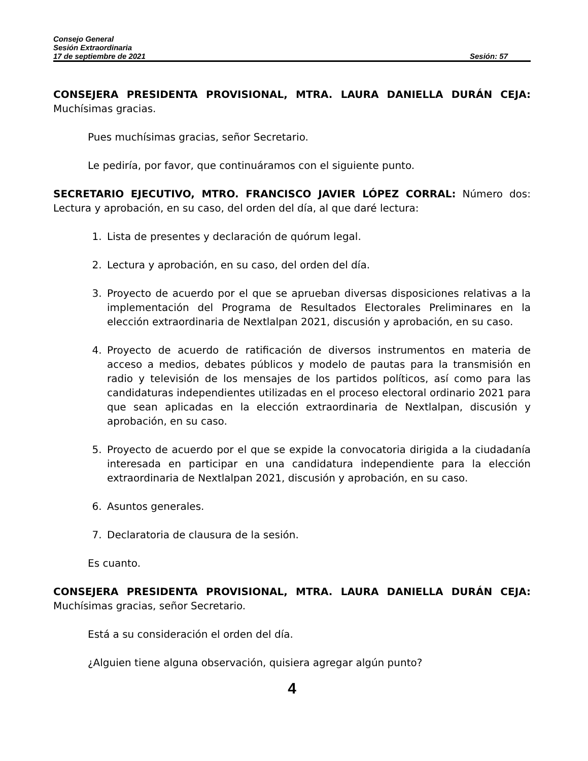Consejo General
Sesión Extraordinaria
17 de septiembre de 2021 Sesión: 57
CONSEJERA PRESIDENTA PROVISIONAL, MTRA. LAURA DANIELLA DURÁN CEJA: Muchísimas gracias.
Pues muchísimas gracias, señor Secretario.
Le pediría, por favor, que continuáramos con el siguiente punto.
SECRETARIO EJECUTIVO, MTRO. FRANCISCO JAVIER LÓPEZ CORRAL: Número dos: Lectura y aprobación, en su caso, del orden del día, al que daré lectura:
1. Lista de presentes y declaración de quórum legal.
2. Lectura y aprobación, en su caso, del orden del día.
3. Proyecto de acuerdo por el que se aprueban diversas disposiciones relativas a la implementación del Programa de Resultados Electorales Preliminares en la elección extraordinaria de Nextlalpan 2021, discusión y aprobación, en su caso.
4. Proyecto de acuerdo de ratificación de diversos instrumentos en materia de acceso a medios, debates públicos y modelo de pautas para la transmisión en radio y televisión de los mensajes de los partidos políticos, así como para las candidaturas independientes utilizadas en el proceso electoral ordinario 2021 para que sean aplicadas en la elección extraordinaria de Nextlalpan, discusión y aprobación, en su caso.
5. Proyecto de acuerdo por el que se expide la convocatoria dirigida a la ciudadanía interesada en participar en una candidatura independiente para la elección extraordinaria de Nextlalpan 2021, discusión y aprobación, en su caso.
6. Asuntos generales.
7. Declaratoria de clausura de la sesión.
Es cuanto.
CONSEJERA PRESIDENTA PROVISIONAL, MTRA. LAURA DANIELLA DURÁN CEJA: Muchísimas gracias, señor Secretario.
Está a su consideración el orden del día.
¿Alguien tiene alguna observación, quisiera agregar algún punto?
4